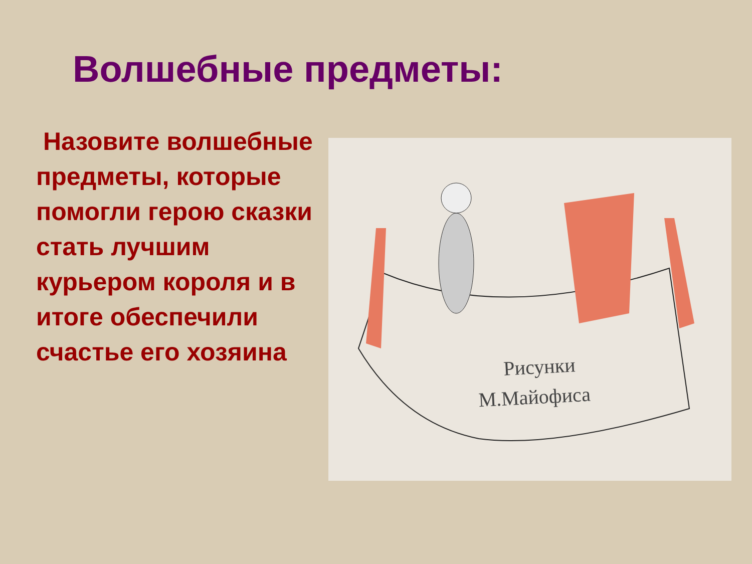Волшебные предметы:
Назовите волшебные предметы, которые помогли герою сказки стать лучшим курьером короля и в итоге обеспечили счастье его хозяина
Рисунки
М.Майофиса